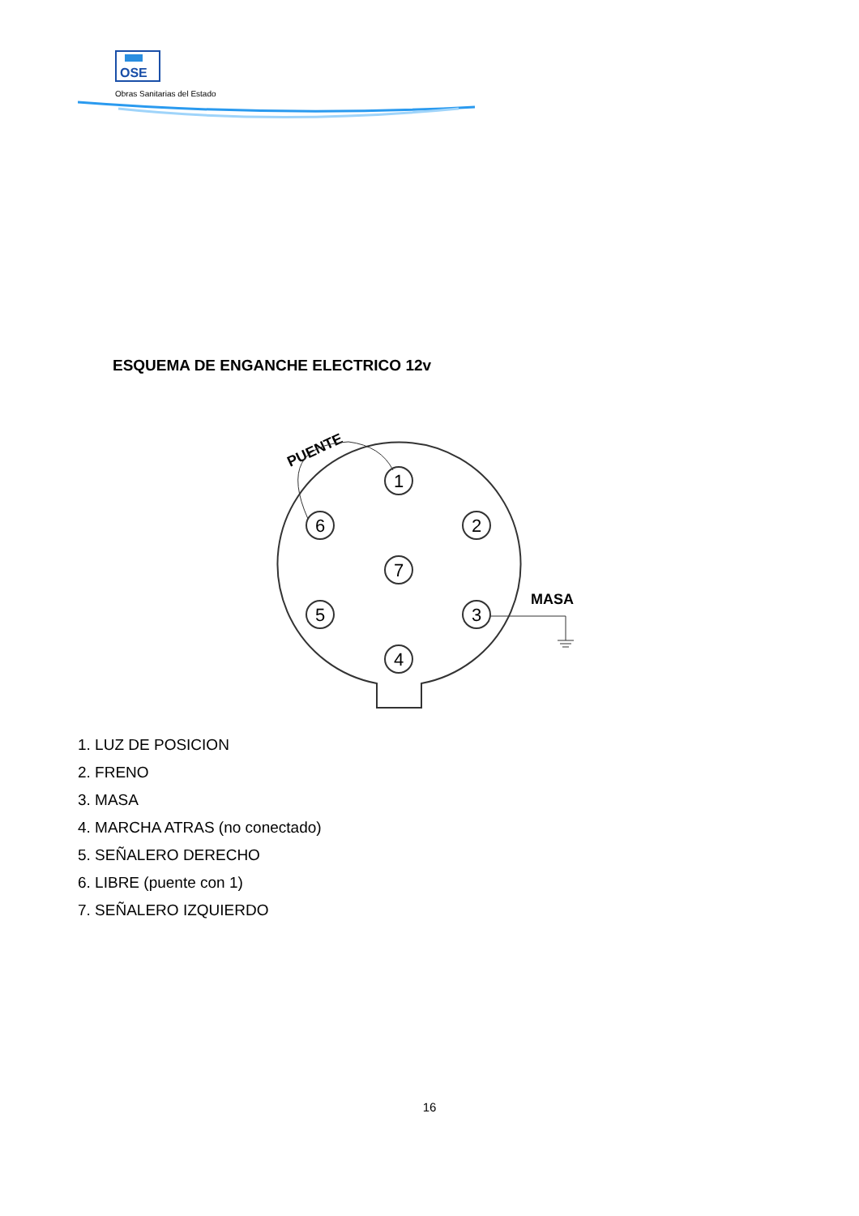OSE
Obras Sanitarias del Estado
ESQUEMA DE ENGANCHE ELECTRICO 12v
PUENTE
MASA
1
2
3
4
5
6
7
1. LUZ DE POSICION
2. FRENO
3. MASA
4. MARCHA ATRAS (no conectado)
5. SEÑALERO DERECHO
6. LIBRE (puente con 1)
7. SEÑALERO IZQUIERDO
16